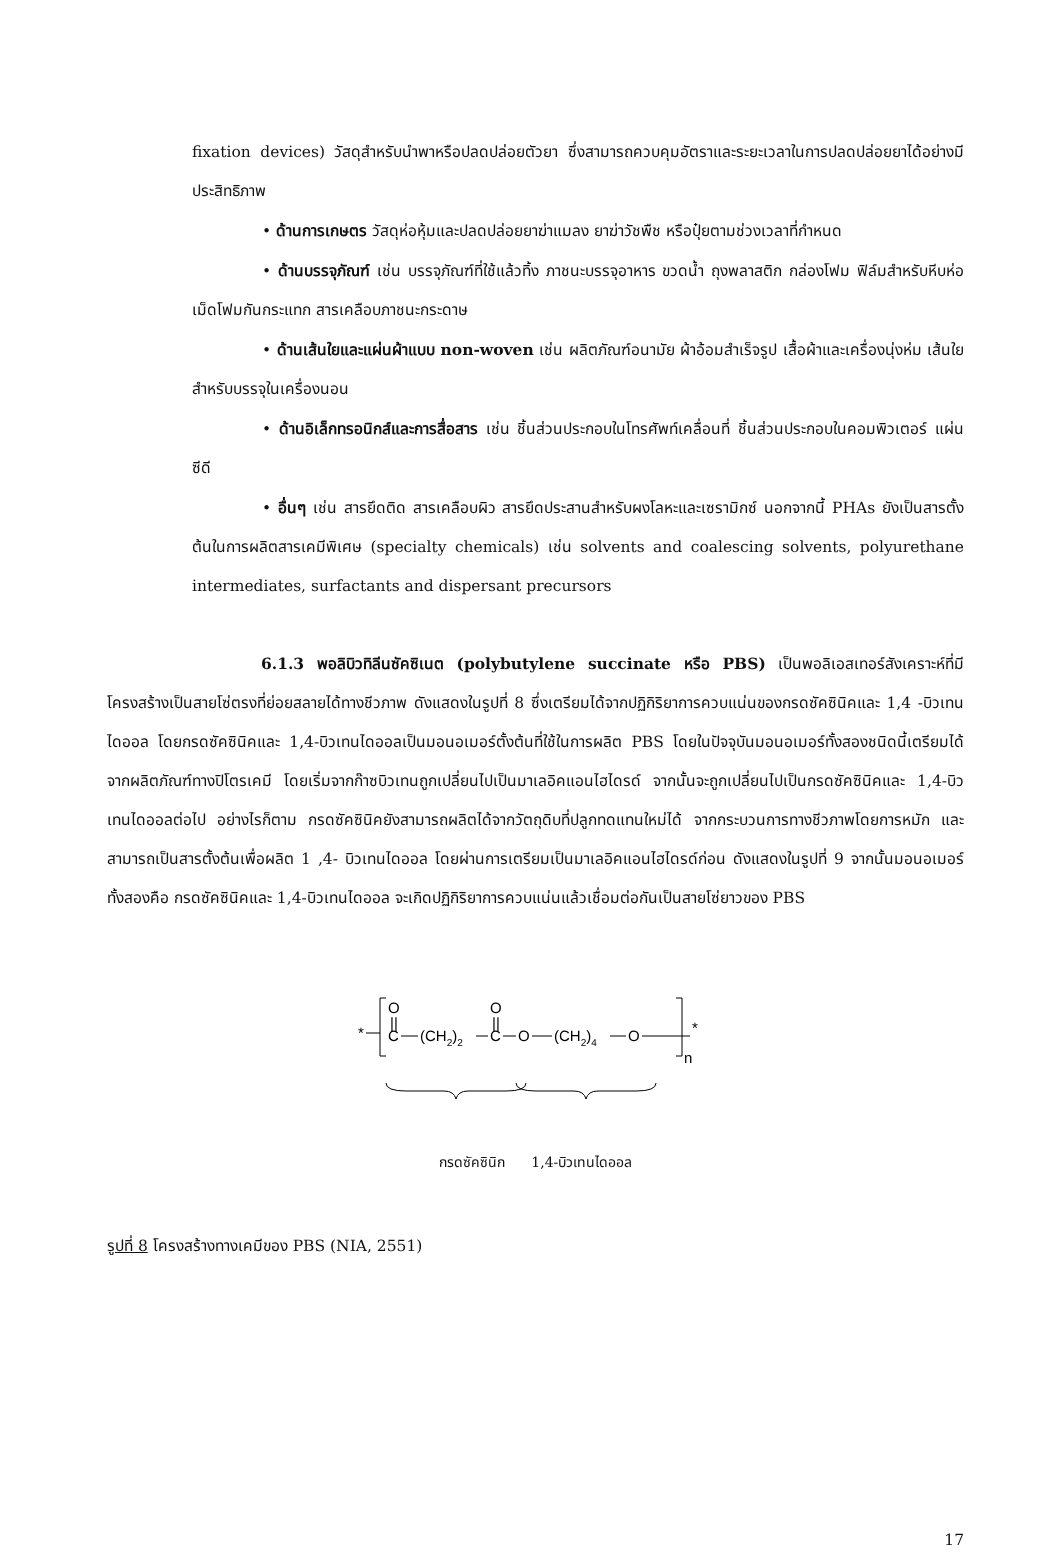fixation devices) วัสดุสำหรับนำพาหรือปลดปล่อยตัวยา ซึ่งสามารถควบคุมอัตราและระยะเวลาในการปลดปล่อยยาได้อย่างมีประสิทธิภาพ
• ด้านการเกษตร วัสดุห่อหุ้มและปลดปล่อยยาฆ่าแมลง ยาฆ่าวัชพืช หรือปุ๋ยตามช่วงเวลาที่กำหนด
• ด้านบรรจุภัณฑ์ เช่น บรรจุภัณฑ์ที่ใช้แล้วทิ้ง ภาชนะบรรจุอาหาร ขวดน้ำ ถุงพลาสติก กล่องโฟม ฟิล์มสำหรับหีบห่อ เม็ดโฟมกันกระแทก สารเคลือบภาชนะกระดาษ
• ด้านเส้นใยและแผ่นผ้าแบบ non-woven เช่น ผลิตภัณฑ์อนามัย ผ้าอ้อมสำเร็จรูป เสื้อผ้าและเครื่องนุ่งห่ม เส้นใยสำหรับบรรจุในเครื่องนอน
• ด้านอิเล็กทรอนิกส์และการสื่อสาร เช่น ชิ้นส่วนประกอบในโทรศัพท์เคลื่อนที่ ชิ้นส่วนประกอบในคอมพิวเตอร์ แผ่นซีดี
• อื่นๆ เช่น สารยึดติด สารเคลือบผิว สารยึดประสานสำหรับผงโลหะและเซรามิกซ์ นอกจากนี้ PHAs ยังเป็นสารตั้งต้นในการผลิตสารเคมีพิเศษ (specialty chemicals) เช่น solvents and coalescing solvents, polyurethane intermediates, surfactants and dispersant precursors
6.1.3 พอลิบิวทิลีนซัคซิเนต (polybutylene succinate หรือ PBS) เป็นพอลิเอสเทอร์สังเคราะห์ที่มีโครงสร้างเป็นสายโซ่ตรงที่ย่อยสลายได้ทางชีวภาพ ดังแสดงในรูปที่ 8 ซึ่งเตรียมได้จากปฏิกิริยาการควบแน่นของกรดซัคซินิคและ 1,4 -บิวเทนไดออล โดยกรดซัคซินิคและ 1,4-บิวเทนไดออลเป็นมอนอเมอร์ตั้งต้นที่ใช้ในการผลิต PBS โดยในปัจจุบันมอนอเมอร์ทั้งสองชนิดนี้เตรียมได้จากผลิตภัณฑ์ทางปิโตรเคมี โดยเริ่มจากก๊าซบิวเทนถูกเปลี่ยนไปเป็นมาเลอิคแอนไฮไดรด์ จากนั้นจะถูกเปลี่ยนไปเป็นกรดซัคซินิคและ 1,4-บิวเทนไดออลต่อไป อย่างไรก็ตาม กรดซัคซินิคยังสามารถผลิตได้จากวัตถุดิบที่ปลูกทดแทนใหม่ได้ จากกระบวนการทางชีวภาพโดยการหมัก และสามารถเป็นสารตั้งต้นเพื่อผลิต 1 ,4- บิวเทนไดออล โดยผ่านการเตรียมเป็นมาเลอิคแอนไฮไดรด์ก่อน ดังแสดงในรูปที่ 9 จากนั้นมอนอเมอร์ทั้งสองคือ กรดซัคซินิคและ 1,4-บิวเทนไดออล จะเกิดปฏิกิริยาการควบแน่นแล้วเชื่อมต่อกันเป็นสายโซ่ยาวของ PBS
*
O
||
C
(CH2)2
O
||
C
O
(CH2)4
O
*
n
กรดซัคซินิก 1,4-บิวเทนไดออล
รูปที่ 8 โครงสร้างทางเคมีของ PBS (NIA, 2551)
17